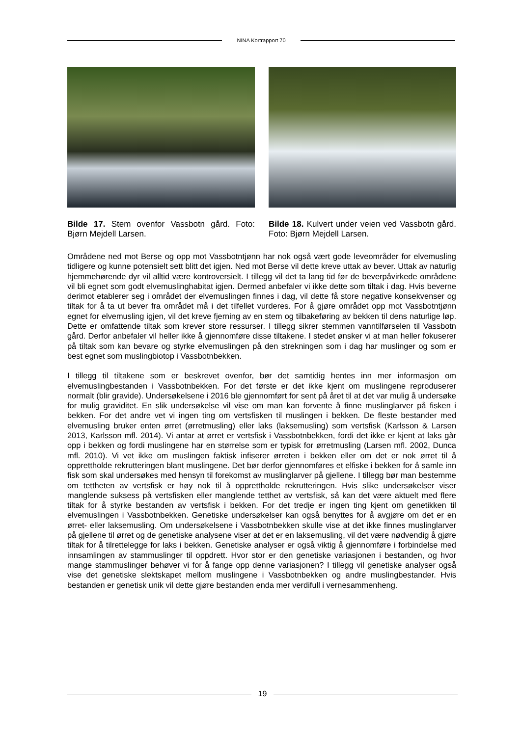NINA Kortrapport 70
Bilde 17. Stem ovenfor Vassbotn gård. Foto: Bjørn Mejdell Larsen.
Bilde 18. Kulvert under veien ved Vassbotn gård. Foto: Bjørn Mejdell Larsen.
Områdene ned mot Berse og opp mot Vassbotntjønn har nok også vært gode leveområder for elvemusling tidligere og kunne potensielt sett blitt det igjen. Ned mot Berse vil dette kreve uttak av bever. Uttak av naturlig hjemmehørende dyr vil alltid være kontroversielt. I tillegg vil det ta lang tid før de beverpåvirkede områdene vil bli egnet som godt elvemuslinghabitat igjen. Dermed anbefaler vi ikke dette som tiltak i dag. Hvis beverne derimot etablerer seg i området der elvemuslingen finnes i dag, vil dette få store negative konsekvenser og tiltak for å ta ut bever fra området må i det tilfellet vurderes. For å gjøre området opp mot Vassbotntjønn egnet for elvemusling igjen, vil det kreve fjerning av en stem og tilbakeføring av bekken til dens naturlige løp. Dette er omfattende tiltak som krever store ressurser. I tillegg sikrer stemmen vanntilførselen til Vassbotn gård. Derfor anbefaler vil heller ikke å gjennomføre disse tiltakene. I stedet ønsker vi at man heller fokuserer på tiltak som kan bevare og styrke elvemuslingen på den strekningen som i dag har muslinger og som er best egnet som muslingbiotop i Vassbotnbekken.
I tillegg til tiltakene som er beskrevet ovenfor, bør det samtidig hentes inn mer informasjon om elvemuslingbestanden i Vassbotnbekken. For det første er det ikke kjent om muslingene reproduserer normalt (blir gravide). Undersøkelsene i 2016 ble gjennomført for sent på året til at det var mulig å undersøke for mulig graviditet. En slik undersøkelse vil vise om man kan forvente å finne muslinglarver på fisken i bekken. For det andre vet vi ingen ting om vertsfisken til muslingen i bekken. De fleste bestander med elvemusling bruker enten ørret (ørretmusling) eller laks (laksemusling) som vertsfisk (Karlsson & Larsen 2013, Karlsson mfl. 2014). Vi antar at ørret er vertsfisk i Vassbotnbekken, fordi det ikke er kjent at laks går opp i bekken og fordi muslingene har en størrelse som er typisk for ørretmusling (Larsen mfl. 2002, Dunca mfl. 2010). Vi vet ikke om muslingen faktisk infiserer ørreten i bekken eller om det er nok ørret til å opprettholde rekrutteringen blant muslingene. Det bør derfor gjennomføres et elfiske i bekken for å samle inn fisk som skal undersøkes med hensyn til forekomst av muslinglarver på gjellene. I tillegg bør man bestemme om tettheten av vertsfisk er høy nok til å opprettholde rekrutteringen. Hvis slike undersøkelser viser manglende suksess på vertsfisken eller manglende tetthet av vertsfisk, så kan det være aktuelt med flere tiltak for å styrke bestanden av vertsfisk i bekken. For det tredje er ingen ting kjent om genetikken til elvemuslingen i Vassbotnbekken. Genetiske undersøkelser kan også benyttes for å avgjøre om det er en ørret- eller laksemusling. Om undersøkelsene i Vassbotnbekken skulle vise at det ikke finnes muslinglarver på gjellene til ørret og de genetiske analysene viser at det er en laksemusling, vil det være nødvendig å gjøre tiltak for å tilrettelegge for laks i bekken. Genetiske analyser er også viktig å gjennomføre i forbindelse med innsamlingen av stammuslinger til oppdrett. Hvor stor er den genetiske variasjonen i bestanden, og hvor mange stammuslinger behøver vi for å fange opp denne variasjonen? I tillegg vil genetiske analyser også vise det genetiske slektskapet mellom muslingene i Vassbotnbekken og andre muslingbestander. Hvis bestanden er genetisk unik vil dette gjøre bestanden enda mer verdifull i vernesammenheng.
19